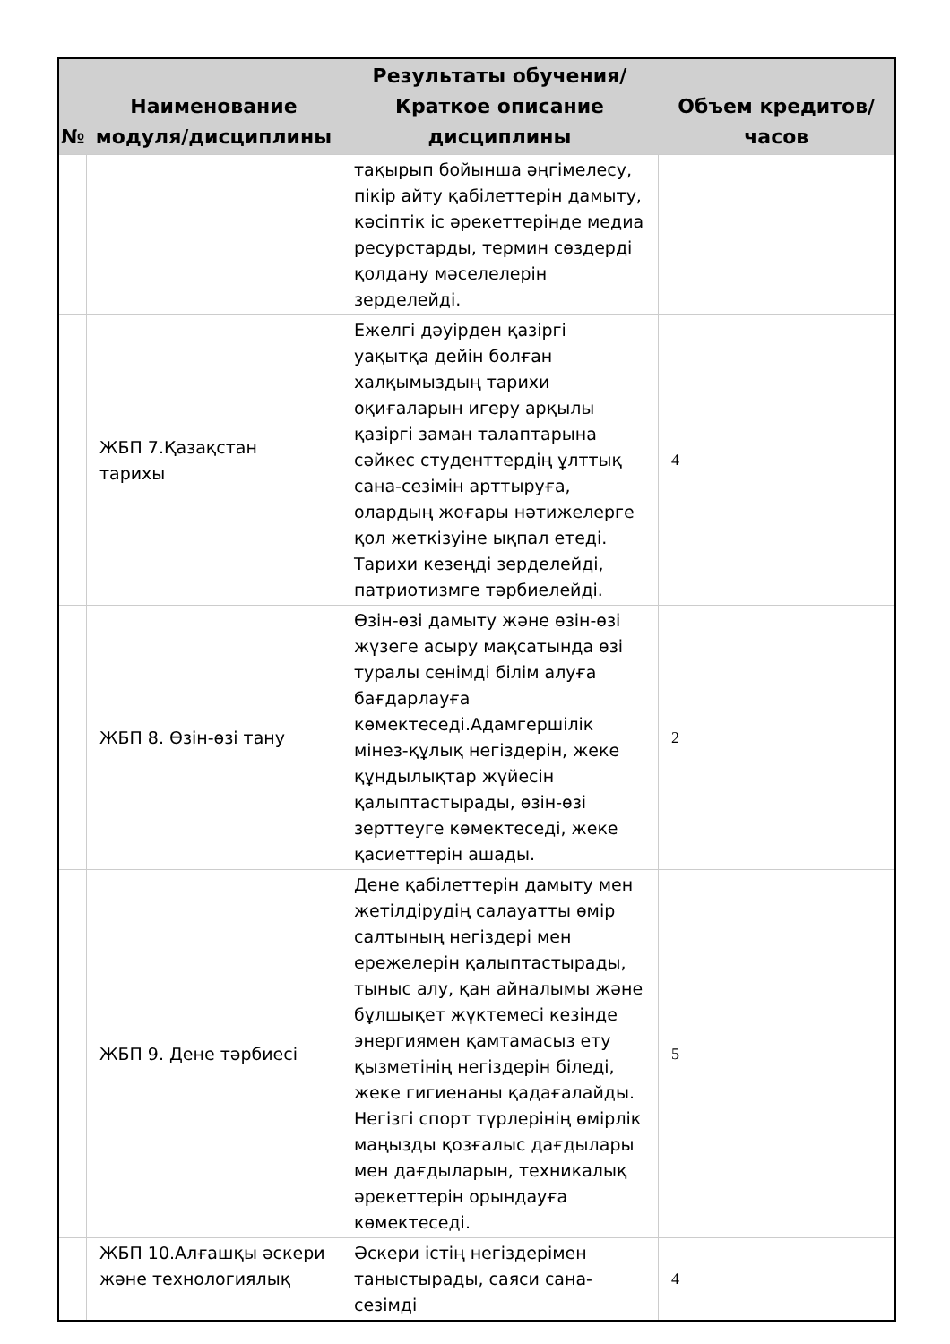| № | Наименование модуля/дисциплины | Результаты обучения/Краткое описание дисциплины | Объем кредитов/часов |
| --- | --- | --- | --- |
| | | тақырып бойынша әңгімелесу, пікір айту қабілеттерін дамыту, кәсіптік іс әрекеттерінде медиа ресурстарды, термин сөздерді қолдану мәселелерін зерделейді. | |
| | ЖБП 7.Қазақстан тарихы | Ежелгі дәуірден қазіргі уақытқа дейін болған халқымыздың тарихи оқиғаларын игеру арқылы қазіргі заман талаптарына сәйкес студенттердің ұлттық сана-сезімін арттыруға, олардың жоғары нәтижелерге қол жеткізуіне ықпал етеді. Тарихи кезеңді зерделейді, патриотизмге тәрбиелейді. | 4 |
| | ЖБП 8. Өзін-өзі тану | Өзін-өзі дамыту және өзін-өзі жүзеге асыру мақсатында өзі туралы сенімді білім алуға бағдарлауға көмектеседі.Адамгершілік мінез-құлық негіздерін, жеке құндылықтар жүйесін қалыптастырады, өзін-өзі зерттеуге көмектеседі, жеке қасиеттерін ашады. | 2 |
| | ЖБП 9. Дене тәрбиесі | Дене қабілеттерін дамыту мен жетілдірудің салауатты өмір салтының негіздері мен ережелерін қалыптастырады, тыныс алу, қан айналымы және бұлшықет жүктемесі кезінде энергиямен қамтамасыз ету қызметінің негіздерін біледі, жеке гигиенаны қадағалайды. Негізгі спорт түрлерінің өмірлік маңызды қозғалыс дағдылары мен дағдыларын, техникалық әрекеттерін орындауға көмектеседі. | 5 |
| | ЖБП 10.Алғашқы әскери және технологиялық | Әскери істің негіздерімен таныстырады, саяси сана-сезімді | 4 |